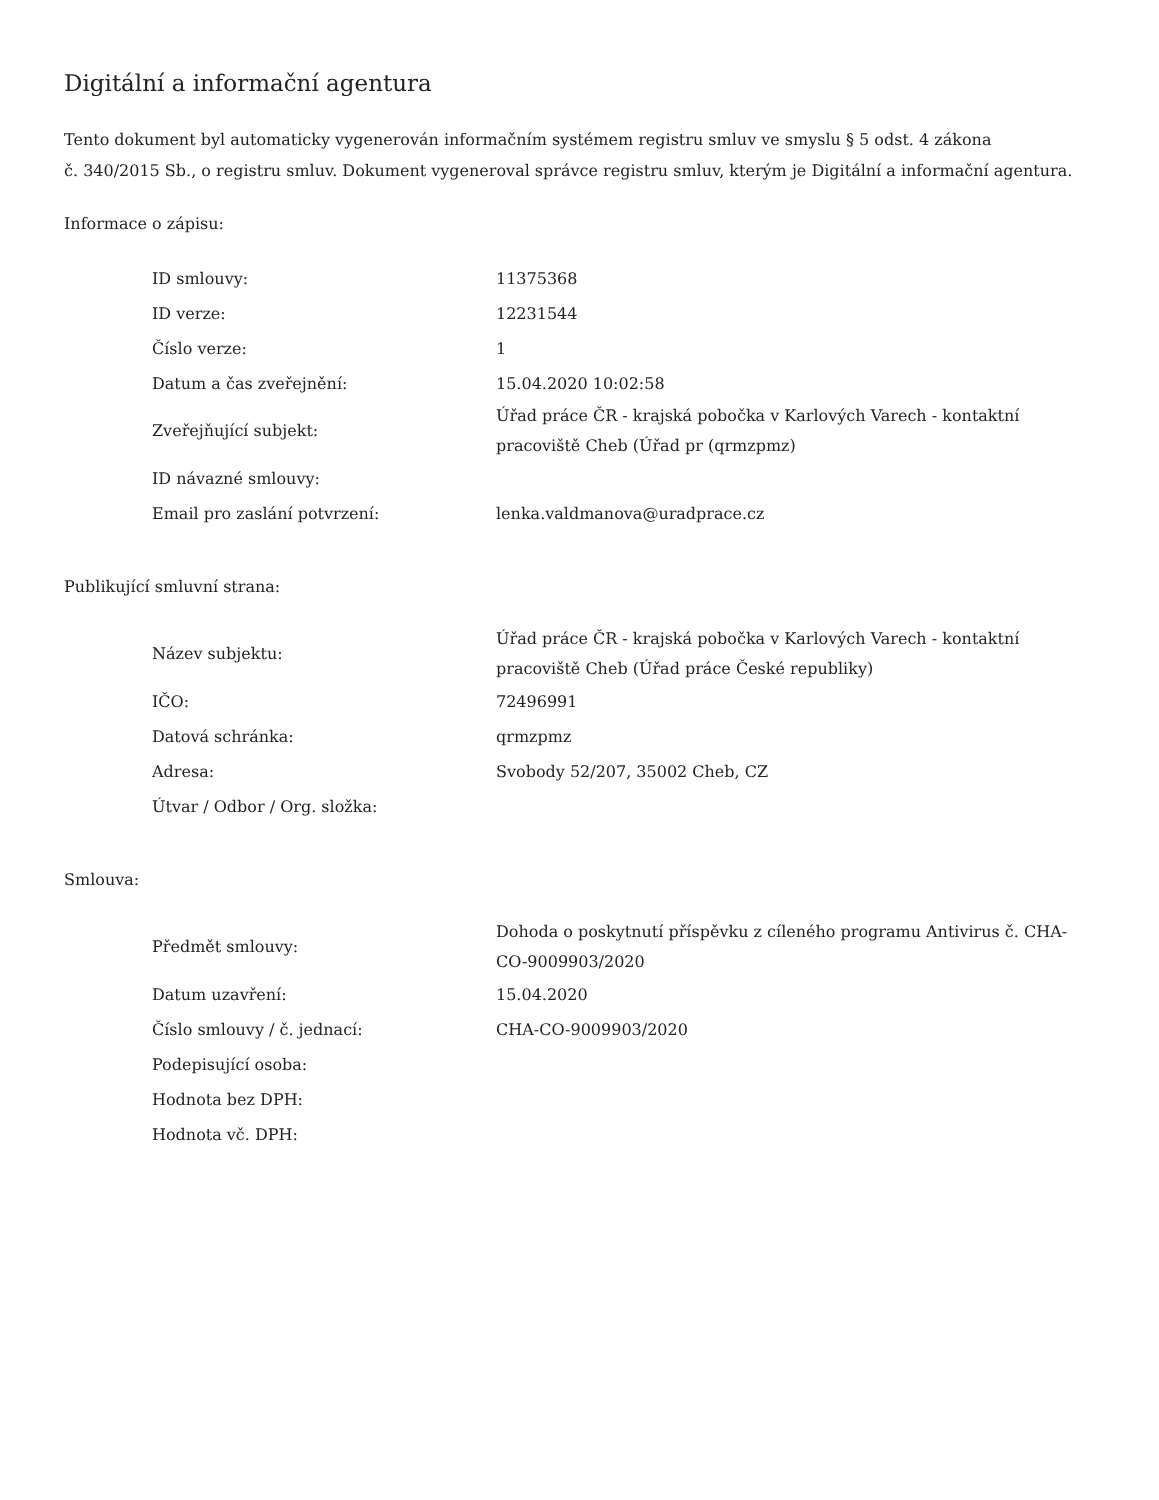Digitální a informační agentura
Tento dokument byl automaticky vygenerován informačním systémem registru smluv ve smyslu § 5 odst. 4 zákona
č. 340/2015 Sb., o registru smluv. Dokument vygeneroval správce registru smluv, kterým je Digitální a informační agentura.
Informace o zápisu:
| ID smlouvy: | 11375368 |
| ID verze: | 12231544 |
| Číslo verze: | 1 |
| Datum a čas zveřejnění: | 15.04.2020 10:02:58 |
| Zveřejňující subjekt: | Úřad práce ČR - krajská pobočka v Karlových Varech - kontaktní pracoviště Cheb (Úřad pr (qrmzpmz) |
| ID návazné smlouvy: | |
| Email pro zaslání potvrzení: | lenka.valdmanova@uradprace.cz |
Publikující smluvní strana:
| Název subjektu: | Úřad práce ČR - krajská pobočka v Karlových Varech - kontaktní pracoviště Cheb (Úřad práce České republiky) |
| IČO: | 72496991 |
| Datová schránka: | qrmzpmz |
| Adresa: | Svobody 52/207, 35002 Cheb, CZ |
| Útvar / Odbor / Org. složka: | |
Smlouva:
| Předmět smlouvy: | Dohoda o poskytnutí příspěvku z cíleného programu Antivirus č. CHA-CO-9009903/2020 |
| Datum uzavření: | 15.04.2020 |
| Číslo smlouvy / č. jednací: | CHA-CO-9009903/2020 |
| Podepisující osoba: | |
| Hodnota bez DPH: | |
| Hodnota vč. DPH: | |